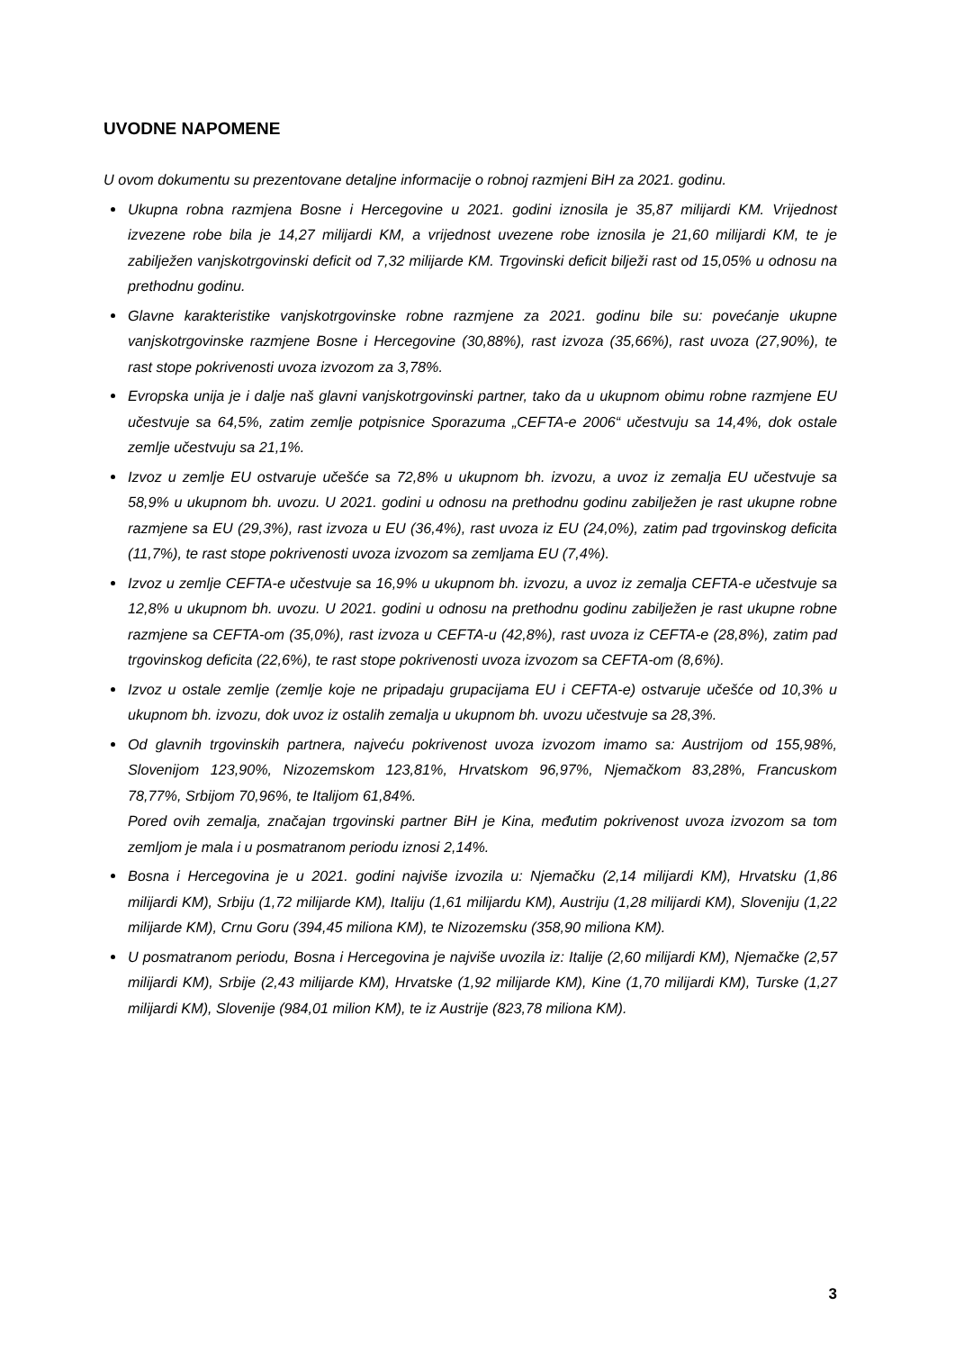UVODNE NAPOMENE
U ovom dokumentu su prezentovane detaljne informacije o robnoj razmjeni BiH za 2021. godinu.
Ukupna robna razmjena Bosne i Hercegovine u 2021. godini iznosila je 35,87 milijardi KM. Vrijednost izvezene robe bila je 14,27 milijardi KM, a vrijednost uvezene robe iznosila je 21,60 milijardi KM, te je zabilježen vanjskotrgovinski deficit od 7,32 milijarde KM. Trgovinski deficit bilježi rast od 15,05% u odnosu na prethodnu godinu.
Glavne karakteristike vanjskotrgovinske robne razmjene za 2021. godinu bile su: povećanje ukupne vanjskotrgovinske razmjene Bosne i Hercegovine (30,88%), rast izvoza (35,66%), rast uvoza (27,90%), te rast stope pokrivenosti uvoza izvozom za 3,78%.
Evropska unija je i dalje naš glavni vanjskotrgovinski partner, tako da u ukupnom obimu robne razmjene EU učestvuje sa 64,5%, zatim zemlje potpisnice Sporazuma „CEFTA-e 2006“ učestvuju sa 14,4%, dok ostale zemlje učestvuju sa 21,1%.
Izvoz u zemlje EU ostvaruje učešće sa 72,8% u ukupnom bh. izvozu, a uvoz iz zemalja EU učestvuje sa 58,9% u ukupnom bh. uvozu. U 2021. godini u odnosu na prethodnu godinu zabilježen je rast ukupne robne razmjene sa EU (29,3%), rast izvoza u EU (36,4%), rast uvoza iz EU (24,0%), zatim pad trgovinskog deficita (11,7%), te rast stope pokrivenosti uvoza izvozom sa zemljama EU (7,4%).
Izvoz u zemlje CEFTA-e učestvuje sa 16,9% u ukupnom bh. izvozu, a uvoz iz zemalja CEFTA-e učestvuje sa 12,8% u ukupnom bh. uvozu. U 2021. godini u odnosu na prethodnu godinu zabilježen je rast ukupne robne razmjene sa CEFTA-om (35,0%), rast izvoza u CEFTA-u (42,8%), rast uvoza iz CEFTA-e (28,8%), zatim pad trgovinskog deficita (22,6%), te rast stope pokrivenosti uvoza izvozom sa CEFTA-om (8,6%).
Izvoz u ostale zemlje (zemlje koje ne pripadaju grupacijama EU i CEFTA-e) ostvaruje učešće od 10,3% u ukupnom bh. izvozu, dok uvoz iz ostalih zemalja u ukupnom bh. uvozu učestvuje sa 28,3%.
Od glavnih trgovinskih partnera, najveću pokrivenost uvoza izvozom imamo sa: Austrijom od 155,98%, Slovenijom 123,90%, Nizozemskom 123,81%, Hrvatskom 96,97%, Njemačkom 83,28%, Francuskom 78,77%, Srbijom 70,96%, te Italijom 61,84%.
Pored ovih zemalja, značajan trgovinski partner BiH je Kina, međutim pokrivenost uvoza izvozom sa tom zemljom je mala i u posmatranom periodu iznosi 2,14%.
Bosna i Hercegovina je u 2021. godini najviše izvozila u: Njemačku (2,14 milijardi KM), Hrvatsku (1,86 milijardi KM), Srbiju (1,72 milijarde KM), Italiju (1,61 milijardu KM), Austriju (1,28 milijardi KM), Sloveniju (1,22 milijarde KM), Crnu Goru (394,45 miliona KM), te Nizozemsku (358,90 miliona KM).
U posmatranom periodu, Bosna i Hercegovina je najviše uvozila iz: Italije (2,60 milijardi KM), Njemačke (2,57 milijardi KM), Srbije (2,43 milijarde KM), Hrvatske (1,92 milijarde KM), Kine (1,70 milijardi KM), Turske (1,27 milijardi KM), Slovenije (984,01 milion KM), te iz Austrije (823,78 miliona KM).
3